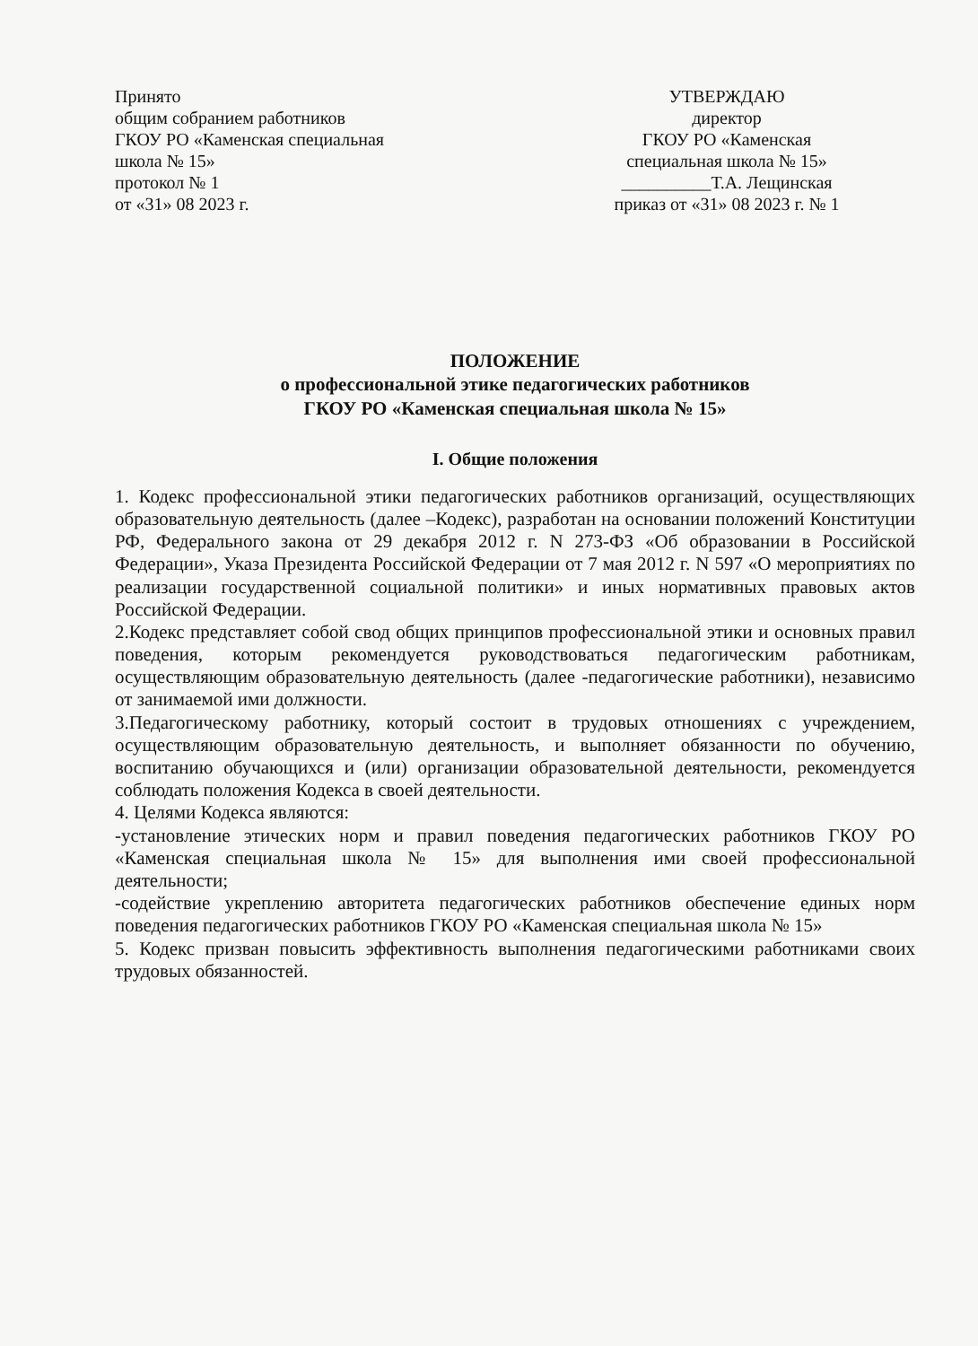Принято
общим собранием работников
ГКОУ РО «Каменская специальная
школа № 15»
протокол № 1
от «31» 08 2023 г.
УТВЕРЖДАЮ
директор
ГКОУ РО «Каменская
специальная школа № 15»
__________Т.А. Лещинская
приказ от «31» 08 2023 г. № 1
ПОЛОЖЕНИЕ
о профессиональной этике педагогических работников
ГКОУ РО «Каменская специальная школа № 15»
I. Общие положения
1. Кодекс профессиональной этики педагогических работников организаций, осуществляющих образовательную деятельность (далее –Кодекс), разработан на основании положений Конституции РФ, Федерального закона от 29 декабря 2012 г. N 273-ФЗ «Об образовании в Российской Федерации», Указа Президента Российской Федерации от 7 мая 2012 г. N 597 «О мероприятиях по реализации государственной социальной политики» и иных нормативных правовых актов Российской Федерации.
2.Кодекс представляет собой свод общих принципов профессиональной этики и основных правил поведения, которым рекомендуется руководствоваться педагогическим работникам, осуществляющим образовательную деятельность (далее -педагогические работники), независимо от занимаемой ими должности.
3.Педагогическому работнику, который состоит в трудовых отношениях с учреждением, осуществляющим образовательную деятельность, и выполняет обязанности по обучению, воспитанию обучающихся и (или) организации образовательной деятельности, рекомендуется соблюдать положения Кодекса в своей деятельности.
4. Целями Кодекса являются:
-установление этических норм и правил поведения педагогических работников ГКОУ РО «Каменская специальная школа № 15» для выполнения ими своей профессиональной деятельности;
-содействие укреплению авторитета педагогических работников обеспечение единых норм поведения педагогических работников ГКОУ РО «Каменская специальная школа № 15»
5. Кодекс призван повысить эффективность выполнения педагогическими работниками своих трудовых обязанностей.